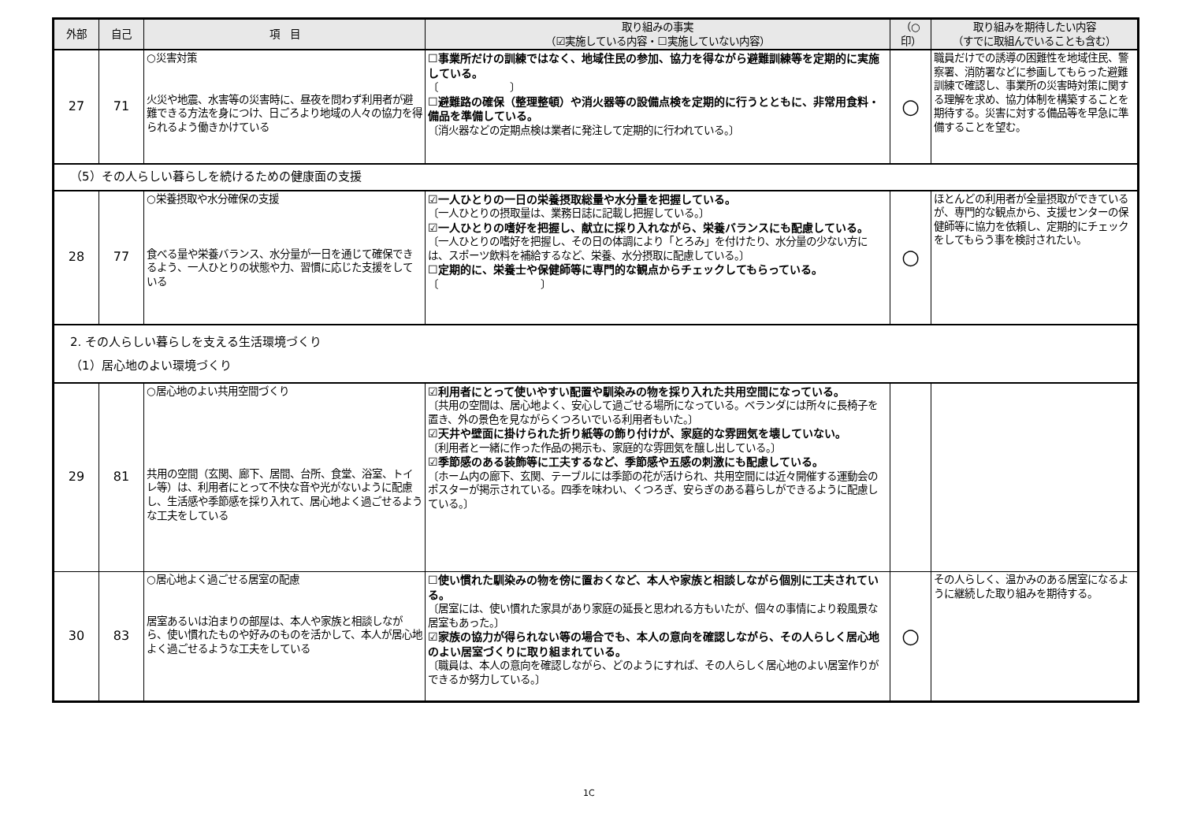| 外部 | 自己 | 項 目 | 取り組みの事実 （☑実施している内容・☐実施していない内容） | （○ 印） | 取り組みを期待したい内容 （すでに取組んでいることも含む） |
| --- | --- | --- | --- | --- | --- |
| 27 | 71 | ○災害対策 火災や地震、水害等の災害時に、昼夜を問わず利用者が避難できる方法を身につけ、日ごろより地域の人々の協力を得られるよう働きかけている | ☐事業所だけの訓練ではなく、地域住民の参加、協力を得ながら避難訓練等を定期的に実施している。 〔 〕 ☐避難路の確保（整理整頓）や消火器等の設備点検を定期的に行うとともに、非常用食料・備品を準備している。 〔消火器などの定期点検は業者に発注して定期的に行われている。〕 | ○ | 職員だけでの誘導の困難性を地域住民、警察署、消防署などに参画してもらった避難訓練で確認し、事業所の災害時対策に関する理解を求め、協力体制を構築することを期待する。災害に対する備品等を早急に準備することを望む。 |
| （5）その人らしい暮らしを続けるための健康面の支援 | | | | | |
| 28 | 77 | ○栄養摂取や水分確保の支援 食べる量や栄養バランス、水分量が一日を通じて確保できるよう、一人ひとりの状態や力、習慣に応じた支援をしている | ☑一人ひとりの一日の栄養摂取総量や水分量を把握している。 〔一人ひとりの摂取量は、業務日誌に記載し把握している。〕 ☑一人ひとりの嗜好を把握し、献立に採り入れながら、栄養バランスにも配慮している。 〔一人ひとりの嗜好を把握し、その日の体調により「とろみ」を付けたり、水分量の少ない方には、スポーツ飲料を補給するなど、栄養、水分摂取に配慮している。〕 ☐定期的に、栄養士や保健師等に専門的な観点からチェックしてもらっている。 〔 〕 | ○ | ほとんどの利用者が全量摂取ができているが、専門的な観点から、支援センターの保健師等に協力を依頼し、定期的にチェックをしてもらう事を検討されたい。 |
| 2. その人らしい暮らしを支える生活環境づくり （1）居心地のよい環境づくり | | | | | |
| 29 | 81 | ○居心地のよい共用空間づくり 共用の空間（玄関、廊下、居間、台所、食堂、浴室、トイレ等）は、利用者にとって不快な音や光がないように配慮し、生活感や季節感を採り入れて、居心地よく過ごせるような工夫をしている | ☑利用者にとって使いやすい配置や馴染みの物を採り入れた共用空間になっている。 〔共用の空間は、居心地よく、安心して過ごせる場所になっている。ベランダには所々に長椅子を置き、外の景色を見ながらくつろいでいる利用者もいた。〕 ☑天井や壁面に掛けられた折り紙等の飾り付けが、家庭的な雰囲気を壊していない。 〔利用者と一緒に作った作品の掲示も、家庭的な雰囲気を醸し出している。〕 ☑季節感のある装飾等に工夫するなど、季節感や五感の刺激にも配慮している。 〔ホーム内の廊下、玄関、テーブルには季節の花が活けられ、共用空間には近々開催する運動会のポスターが掲示されている。四季を味わい、くつろぎ、安らぎのある暮らしができるように配慮している。〕 | | |
| 30 | 83 | ○居心地よく過ごせる居室の配慮 居室あるいは泊まりの部屋は、本人や家族と相談しながら、使い慣れたものや好みのものを活かして、本人が居心地よく過ごせるような工夫をしている | ☐使い慣れた馴染みの物を傍に置おくなど、本人や家族と相談しながら個別に工夫されている。 〔居室には、使い慣れた家具があり家庭の延長と思われる方もいたが、個々の事情により殺風景な居室もあった。〕 ☑家族の協力が得られない等の場合でも、本人の意向を確認しながら、その人らしく居心地のよい居室づくりに取り組まれている。 〔職員は、本人の意向を確認しながら、どのようにすれば、その人らしく居心地のよい居室作りができるか努力している。〕 | ○ | その人らしく、温かみのある居室になるように継続した取り組みを期待する。 |
1C